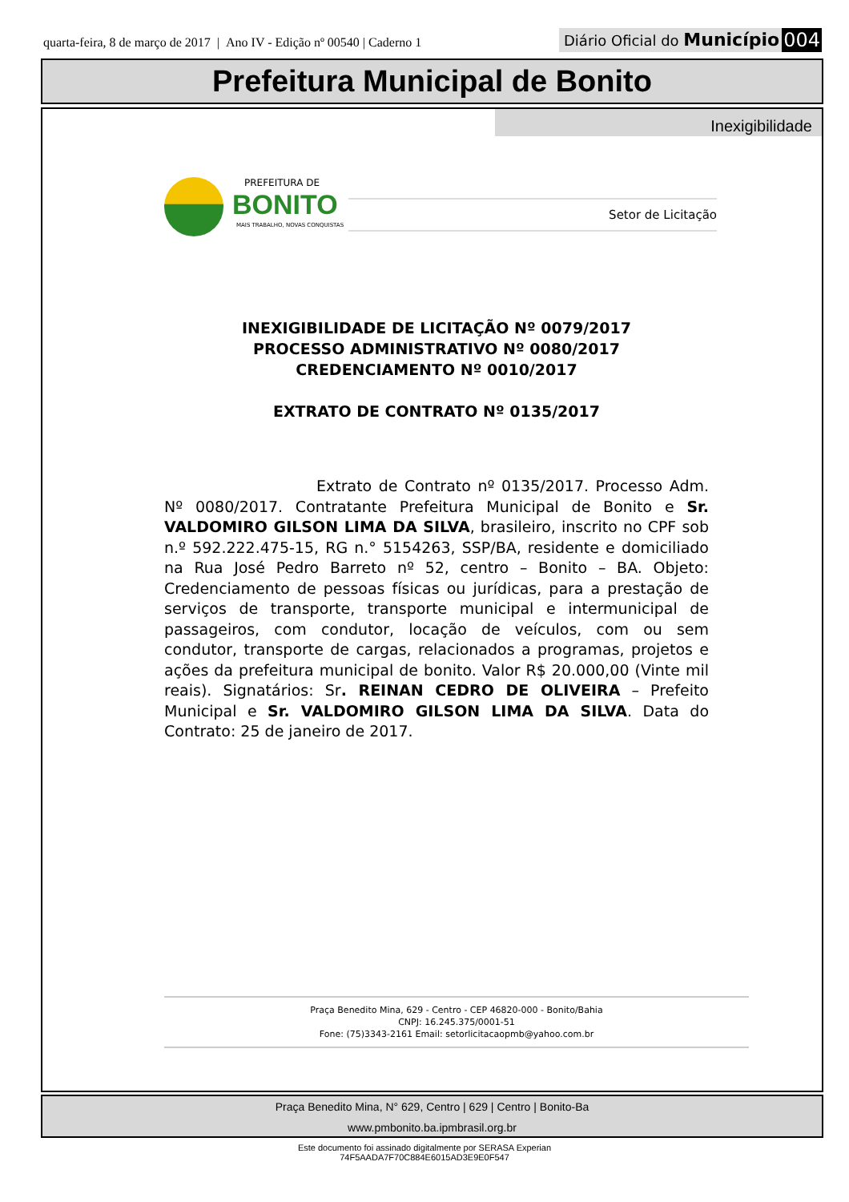quarta-feira, 8 de março de 2017 | Ano IV - Edição nº 00540 | Caderno 1
Diário Oficial do Município 004
Prefeitura Municipal de Bonito
Inexigibilidade
PREFEITURA DE
BONITO
MAIS TRABALHO, NOVAS CONQUISTAS
Setor de Licitação
INEXIGIBILIDADE DE LICITAÇÃO Nº 0079/2017
PROCESSO ADMINISTRATIVO Nº 0080/2017
CREDENCIAMENTO Nº 0010/2017
EXTRATO DE CONTRATO Nº 0135/2017
Extrato de Contrato nº 0135/2017. Processo Adm. Nº 0080/2017. Contratante Prefeitura Municipal de Bonito e Sr. VALDOMIRO GILSON LIMA DA SILVA, brasileiro, inscrito no CPF sob n.º 592.222.475-15, RG n.° 5154263, SSP/BA, residente e domiciliado na Rua José Pedro Barreto nº 52, centro – Bonito – BA. Objeto: Credenciamento de pessoas físicas ou jurídicas, para a prestação de serviços de transporte, transporte municipal e intermunicipal de passageiros, com condutor, locação de veículos, com ou sem condutor, transporte de cargas, relacionados a programas, projetos e ações da prefeitura municipal de bonito. Valor R$ 20.000,00 (Vinte mil reais). Signatários: Sr. REINAN CEDRO DE OLIVEIRA – Prefeito Municipal e Sr. VALDOMIRO GILSON LIMA DA SILVA. Data do Contrato: 25 de janeiro de 2017.
Praça Benedito Mina, 629 - Centro - CEP 46820-000 - Bonito/Bahia
CNPJ: 16.245.375/0001-51
Fone: (75)3343-2161 Email: setorlicitacaopmb@yahoo.com.br
Praça Benedito Mina, N° 629, Centro | 629 | Centro | Bonito-Ba
www.pmbonito.ba.ipmbrasil.org.br
Este documento foi assinado digitalmente por SERASA Experian
74F5AADA7F70C884E6015AD3E9E0F547